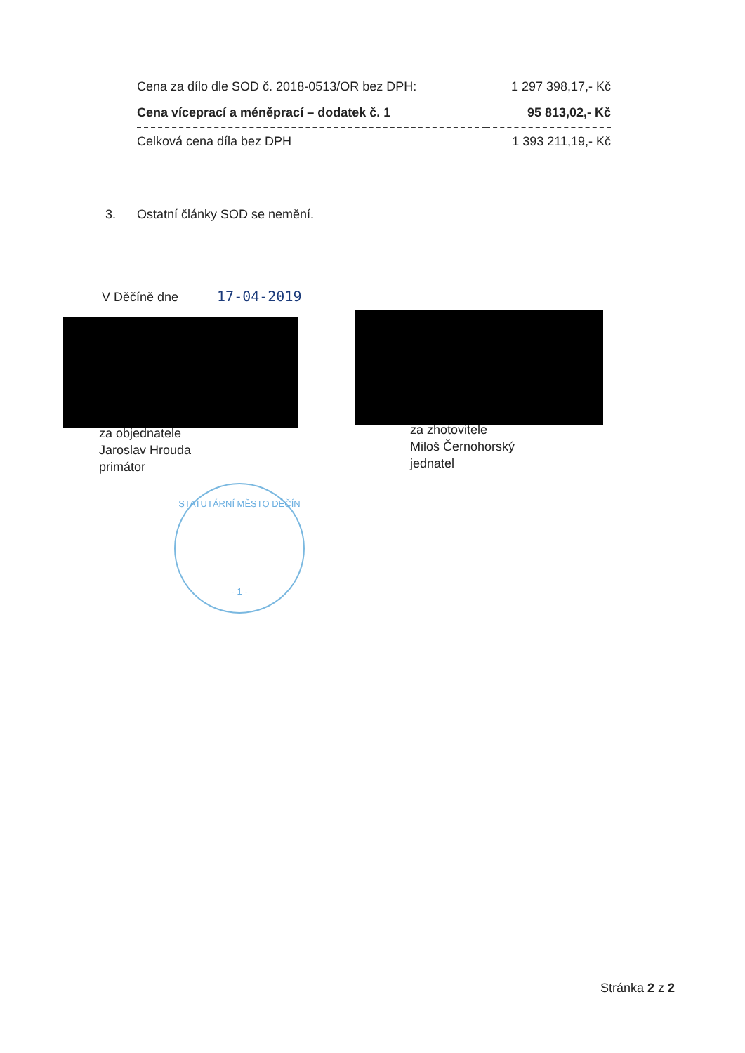| Cena za dílo dle SOD č. 2018-0513/OR bez DPH: | 1 297 398,17,- Kč |
| Cena víceprací a méněprací – dodatek č. 1 | 95 813,02,- Kč |
| Celková cena díla bez DPH | 1 393 211,19,- Kč |
3. Ostatní články SOD se nemění.
V Děčíně dne 17-04-2019
za objednatele
Jaroslav Hrouda
primátor
za zhotovitele
Miloš Černohorský
jednatel
STATUTÁRNÍ MĚSTO DĚČÍN
- 1 -
Stránka 2 z 2